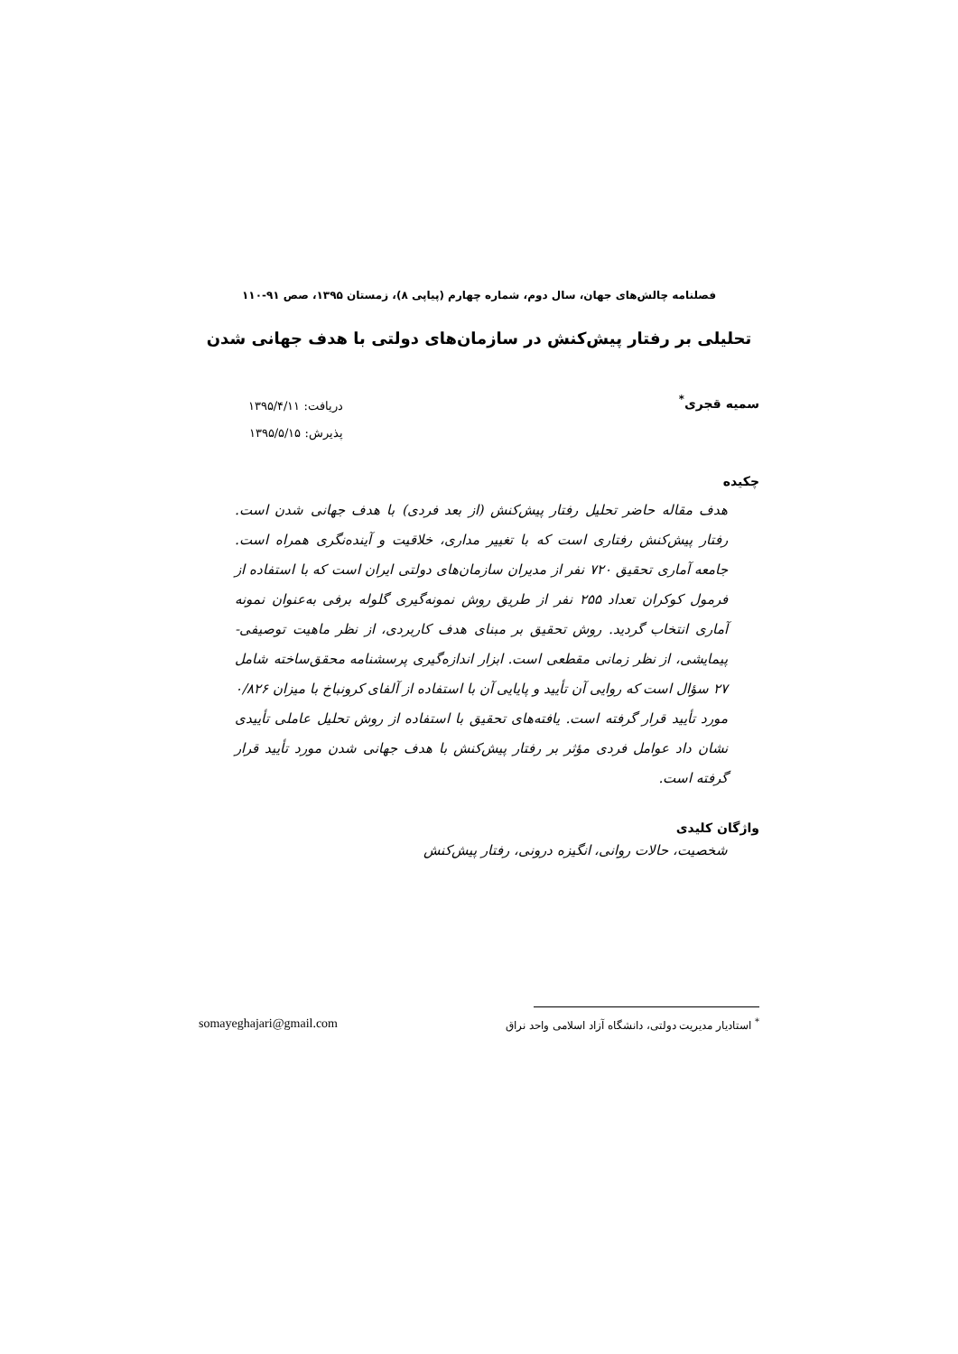فصلنامه چالش‌های جهان، سال دوم، شماره چهارم (پیاپی ۸)، زمستان ۱۳۹۵، صص ۹۱-۱۱۰
تحلیلی بر رفتار پیش‌کنش در سازمان‌های دولتی با هدف جهانی شدن
سمیه قجری<sup>*</sup>
دریافت: ۱۳۹۵/۴/۱۱
پذیرش: ۱۳۹۵/۵/۱۵
چکیده
هدف مقاله حاضر تحلیل رفتار پیش‌کنش (از بعد فردی) با هدف جهانی شدن است. رفتار پیش‌کنش رفتاری است که با تغییر مداری، خلاقیت و آینده‌نگری همراه است. جامعه آماری تحقیق ۷۲۰ نفر از مدیران سازمان‌های دولتی ایران است که با استفاده از فرمول کوکران تعداد ۲۵۵ نفر از طریق روش نمونه‌گیری گلوله برفی به‌عنوان نمونه آماری انتخاب گردید. روش تحقیق بر مبنای هدف کاربردی، از نظر ماهیت توصیفی- پیمایشی، از نظر زمانی مقطعی است. ابزار اندازه‌گیری پرسشنامه محقق‌ساخته شامل ۲۷ سؤال است که روایی آن تأیید و پایایی آن با استفاده از آلفای کرونباخ با میزان ۰/۸۲۶ مورد تأیید قرار گرفته است. یافته‌های تحقیق با استفاده از روش تحلیل عاملی تأییدی نشان داد عوامل فردی مؤثر بر رفتار پیش‌کنش با هدف جهانی شدن مورد تأیید قرار گرفته است.
واژگان کلیدی
شخصیت، حالات روانی، انگیزه درونی، رفتار پیش‌کنش
<sup>*</sup> استادیار مدیریت دولتی، دانشگاه آزاد اسلامی واحد نراق somayeghajari@gmail.com